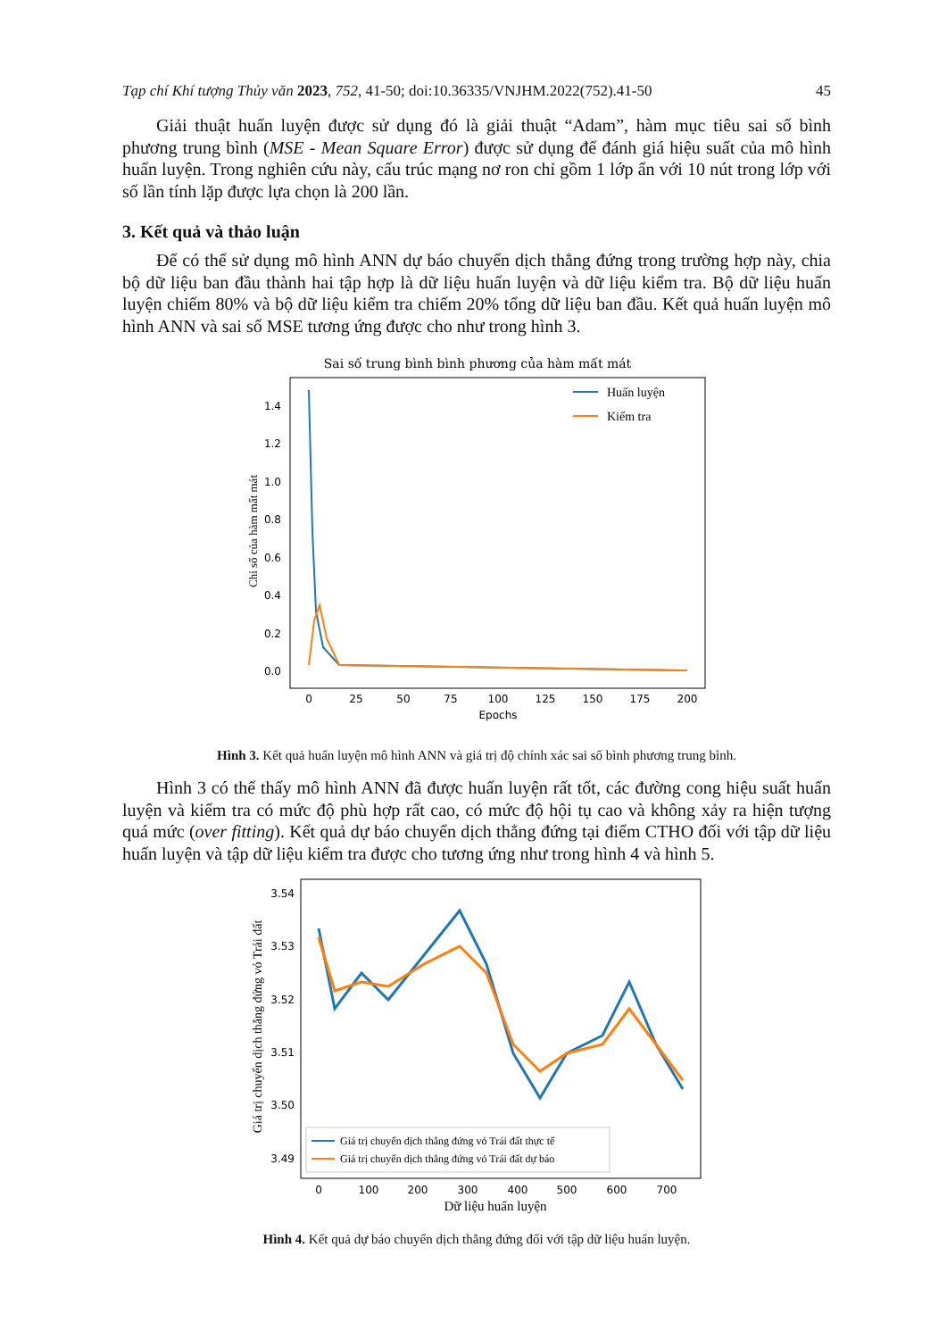Tạp chí Khí tượng Thủy văn 2023, 752, 41-50; doi:10.36335/VNJHM.2022(752).41-50 45
Giải thuật huấn luyện được sử dụng đó là giải thuật “Adam”, hàm mục tiêu sai số bình phương trung bình (MSE - Mean Square Error) được sử dụng để đánh giá hiệu suất của mô hình huấn luyện. Trong nghiên cứu này, cấu trúc mạng nơ ron chỉ gồm 1 lớp ẩn với 10 nút trong lớp với số lần tính lặp được lựa chọn là 200 lần.
3. Kết quả và thảo luận
Để có thể sử dụng mô hình ANN dự báo chuyển dịch thẳng đứng trong trường hợp này, chia bộ dữ liệu ban đầu thành hai tập hợp là dữ liệu huấn luyện và dữ liệu kiểm tra. Bộ dữ liệu huấn luyện chiếm 80% và bộ dữ liệu kiểm tra chiếm 20% tổng dữ liệu ban đầu. Kết quả huấn luyện mô hình ANN và sai số MSE tương ứng được cho như trong hình 3.
Sai số trung bình bình phương của hàm mất mát
1.4
1.2
1.0
0.8
0.6
0.4
0.2
0.0
0
25
50
75
100
125
150
175
200
Epochs
Chỉ số của hàm mất mát
Huấn luyện
Kiểm tra
Hình 3. Kết quả huấn luyện mô hình ANN và giá trị độ chính xác sai số bình phương trung bình.
Hình 3 có thể thấy mô hình ANN đã được huấn luyện rất tốt, các đường cong hiệu suất huấn luyện và kiểm tra có mức độ phù hợp rất cao, có mức độ hội tụ cao và không xảy ra hiện tượng quá mức (over fitting). Kết quả dự báo chuyển dịch thẳng đứng tại điểm CTHO đối với tập dữ liệu huấn luyện và tập dữ liệu kiểm tra được cho tương ứng như trong hình 4 và hình 5.
3.54
3.53
3.52
3.51
3.50
3.49
0
100
200
300
400
500
600
700
Dữ liệu huấn luyện
Giá trị chuyển dịch thẳng đứng vỏ Trái đất
Giá trị chuyển dịch thẳng đứng vỏ Trái đất thực tế
Giá trị chuyển dịch thẳng đứng vỏ Trái đất dự báo
Hình 4. Kết quả dự báo chuyển dịch thẳng đứng đối với tập dữ liệu huấn luyện.